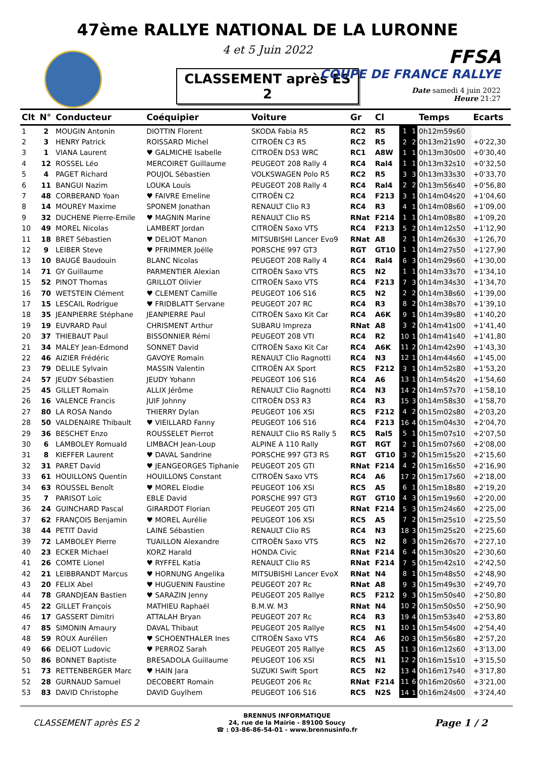47ème RALLYE NATIONAL DE LA LURONNE
4 et 5 Juin 2022
CLASSEMENT après ES 2
FFSA
COUPE DE FRANCE RALLYE
Date samedi 4 juin 2022
Heure 21:27
| Clt | N° | Conducteur | Coéquipier | Voiture | Gr | Cl | | | Temps | Ecarts |
| --- | --- | --- | --- | --- | --- | --- | --- | --- | --- | --- |
| 1 | 2 | MOUGIN Antonin | DIOTTIN Florent | SKODA Fabia R5 | RC2 | R5 | 1 | 1 | 0h12m59s60 | |
| 2 | 3 | HENRY Patrick | ROISSARD Michel | CITROËN C3 R5 | RC2 | R5 | 2 | 2 | 0h13m21s90 | +0'22,30 |
| 3 | 1 | VIANA Laurent | ♥ GALMICHE Isabelle | CITROËN DS3 WRC | RC1 | A8W | 1 | 1 | 0h13m30s00 | +0'30,40 |
| 4 | 12 | ROSSEL Léo | MERCOIRET Guillaume | PEUGEOT 208 Rally 4 | RC4 | Ral4 | 1 | 1 | 0h13m32s10 | +0'32,50 |
| 5 | 4 | PAGET Richard | POUJOL Sébastien | VOLKSWAGEN Polo R5 | RC2 | R5 | 3 | 3 | 0h13m33s30 | +0'33,70 |
| 6 | 11 | BANGUI Nazim | LOUKA Louis | PEUGEOT 208 Rally 4 | RC4 | Ral4 | 2 | 2 | 0h13m56s40 | +0'56,80 |
| 7 | 48 | CORBERAND Yoan | ♥ FAIVRE Emeline | CITROËN C2 | RC4 | F213 | 3 | 1 | 0h14m04s20 | +1'04,60 |
| 8 | 14 | MOUREY Maxime | SPONEM Jonathan | RENAULT Clio R3 | RC4 | R3 | 4 | 1 | 0h14m08s60 | +1'09,00 |
| 9 | 32 | DUCHENE Pierre-Emile | ♥ MAGNIN Marine | RENAULT Clio RS | RNat | F214 | 1 | 1 | 0h14m08s80 | +1'09,20 |
| 10 | 49 | MOREL Nicolas | LAMBERT Jordan | CITROËN Saxo VTS | RC4 | F213 | 5 | 2 | 0h14m12s50 | +1'12,90 |
| 11 | 18 | BRET Sébastien | ♥ DELIOT Manon | MITSUBISHI Lancer Evo9 | RNat | A8 | 2 | 1 | 0h14m26s30 | +1'26,70 |
| 12 | 9 | LEIBER Steve | ♥ PFRIMMER Joëlle | PORSCHE 997 GT3 | RGT | GT10 | 1 | 1 | 0h14m27s50 | +1'27,90 |
| 13 | 10 | BAUGÉ Baudouin | BLANC Nicolas | PEUGEOT 208 Rally 4 | RC4 | Ral4 | 6 | 3 | 0h14m29s60 | +1'30,00 |
| 14 | 71 | GY Guillaume | PARMENTIER Alexian | CITROËN Saxo VTS | RC5 | N2 | 1 | 1 | 0h14m33s70 | +1'34,10 |
| 15 | 52 | PINOT Thomas | GRILLOT Olivier | CITROËN Saxo VTS | RC4 | F213 | 7 | 3 | 0h14m34s30 | +1'34,70 |
| 16 | 70 | WETSTEIN Clément | ♥ CLEMENT Camille | PEUGEOT 106 S16 | RC5 | N2 | 2 | 2 | 0h14m38s60 | +1'39,00 |
| 17 | 15 | LESCAIL Rodrigue | ♥ FRIDBLATT Servane | PEUGEOT 207 RC | RC4 | R3 | 8 | 2 | 0h14m38s70 | +1'39,10 |
| 18 | 35 | JEANPIERRE Stéphane | JEANPIERRE Paul | CITROËN Saxo Kit Car | RC4 | A6K | 9 | 1 | 0h14m39s80 | +1'40,20 |
| 19 | 19 | EUVRARD Paul | CHRISMENT Arthur | SUBARU Impreza | RNat | A8 | 3 | 2 | 0h14m41s00 | +1'41,40 |
| 20 | 37 | THIEBAUT Paul | BISSONNIER Rémi | PEUGEOT 208 VTI | RC4 | R2 | 10 | 1 | 0h14m41s40 | +1'41,80 |
| 21 | 34 | MALEY Jean-Edmond | SONNET David | CITROËN Saxo Kit Car | RC4 | A6K | 11 | 2 | 0h14m42s90 | +1'43,30 |
| 22 | 46 | AIZIER Frédéric | GAVOYE Romain | RENAULT Clio Ragnotti | RC4 | N3 | 12 | 1 | 0h14m44s60 | +1'45,00 |
| 23 | 79 | DELILE Sylvain | MASSIN Valentin | CITROËN AX Sport | RC5 | F212 | 3 | 1 | 0h14m52s80 | +1'53,20 |
| 24 | 57 | JEUDY Sébastien | JEUDY Yohann | PEUGEOT 106 S16 | RC4 | A6 | 13 | 1 | 0h14m54s20 | +1'54,60 |
| 25 | 45 | GILLET Romain | ALLIX Jérôme | RENAULT Clio Ragnotti | RC4 | N3 | 14 | 2 | 0h14m57s70 | +1'58,10 |
| 26 | 16 | VALENCE Francis | JUIF Johnny | CITROËN DS3 R3 | RC4 | R3 | 15 | 3 | 0h14m58s30 | +1'58,70 |
| 27 | 80 | LA ROSA Nando | THIERRY Dylan | PEUGEOT 106 XSI | RC5 | F212 | 4 | 2 | 0h15m02s80 | +2'03,20 |
| 28 | 50 | VALDENAIRE Thibault | ♥ VIEILLARD Fanny | PEUGEOT 106 S16 | RC4 | F213 | 16 | 4 | 0h15m04s30 | +2'04,70 |
| 29 | 36 | BESCHET Enzo | ROUSSELET Pierrot | RENAULT Clio RS Rally 5 | RC5 | Ral5 | 5 | 1 | 0h15m07s10 | +2'07,50 |
| 30 | 6 | LAMBOLEY Romuald | LIMBACH Jean-Loup | ALPINE A 110 Rally | RGT | RGT | 2 | 1 | 0h15m07s60 | +2'08,00 |
| 31 | 8 | KIEFFER Laurent | ♥ DAVAL Sandrine | PORSCHE 997 GT3 RS | RGT | GT10 | 3 | 2 | 0h15m15s20 | +2'15,60 |
| 32 | 31 | PARET David | ♥ JEANGEORGES Tiphanie | PEUGEOT 205 GTI | RNat | F214 | 4 | 2 | 0h15m16s50 | +2'16,90 |
| 33 | 61 | HOUILLONS Quentin | HOUILLONS Constant | CITROËN Saxo VTS | RC4 | A6 | 17 | 2 | 0h15m17s60 | +2'18,00 |
| 34 | 63 | ROUSSEL Benoît | ♥ MOREL Elodie | PEUGEOT 106 XSI | RC5 | A5 | 6 | 1 | 0h15m18s80 | +2'19,20 |
| 35 | 7 | PARISOT Loïc | EBLE David | PORSCHE 997 GT3 | RGT | GT10 | 4 | 3 | 0h15m19s60 | +2'20,00 |
| 36 | 24 | GUINCHARD Pascal | GIRARDOT Florian | PEUGEOT 205 GTI | RNat | F214 | 5 | 3 | 0h15m24s60 | +2'25,00 |
| 37 | 62 | FRANÇOIS Benjamin | ♥ MOREL Aurélie | PEUGEOT 106 XSI | RC5 | A5 | 7 | 2 | 0h15m25s10 | +2'25,50 |
| 38 | 44 | PETIT David | LAINE Sébastien | RENAULT Clio RS | RC4 | N3 | 18 | 3 | 0h15m25s20 | +2'25,60 |
| 39 | 72 | LAMBOLEY Pierre | TUAILLON Alexandre | CITROËN Saxo VTS | RC5 | N2 | 8 | 3 | 0h15m26s70 | +2'27,10 |
| 40 | 23 | ECKER Michael | KORZ Harald | HONDA Civic | RNat | F214 | 6 | 4 | 0h15m30s20 | +2'30,60 |
| 41 | 26 | COMTE Lionel | ♥ RYFFEL Katia | RENAULT Clio RS | RNat | F214 | 7 | 5 | 0h15m42s10 | +2'42,50 |
| 42 | 21 | LEIBBRANDT Marcus | ♥ HORNUNG Angelika | MITSUBISHI Lancer EvoX | RNat | N4 | 8 | 1 | 0h15m48s50 | +2'48,90 |
| 43 | 20 | FELIX Abel | ♥ HUGUENIN Faustine | PEUGEOT 207 Rc | RNat | A8 | 9 | 3 | 0h15m49s30 | +2'49,70 |
| 44 | 78 | GRANDJEAN Bastien | ♥ SARAZIN Jenny | PEUGEOT 205 Rallye | RC5 | F212 | 9 | 3 | 0h15m50s40 | +2'50,80 |
| 45 | 22 | GILLET François | MATHIEU Raphaël | B.M.W. M3 | RNat | N4 | 10 | 2 | 0h15m50s50 | +2'50,90 |
| 46 | 17 | GASSERT Dimitri | ATTALAH Bryan | PEUGEOT 207 Rc | RC4 | R3 | 19 | 4 | 0h15m53s40 | +2'53,80 |
| 47 | 85 | SIMONIN Amaury | DAVAL Thibaut | PEUGEOT 205 Rallye | RC5 | N1 | 10 | 1 | 0h15m54s00 | +2'54,40 |
| 48 | 59 | ROUX Aurélien | ♥ SCHOENTHALER Ines | CITROËN Saxo VTS | RC4 | A6 | 20 | 3 | 0h15m56s80 | +2'57,20 |
| 49 | 66 | DELIOT Ludovic | ♥ PERROZ Sarah | PEUGEOT 205 Rallye | RC5 | A5 | 11 | 3 | 0h16m12s60 | +3'13,00 |
| 50 | 86 | BONNET Baptiste | BRESADOLA Guillaume | PEUGEOT 106 XSI | RC5 | N1 | 12 | 2 | 0h16m15s10 | +3'15,50 |
| 51 | 73 | RETTENBERGER Marc | ♥ HAIN Jara | SUZUKI Swift Sport | RC5 | N2 | 13 | 4 | 0h16m17s40 | +3'17,80 |
| 52 | 28 | GURNAUD Samuel | DECOBERT Romain | PEUGEOT 206 Rc | RNat | F214 | 11 | 6 | 0h16m20s60 | +3'21,00 |
| 53 | 83 | DAVID Christophe | DAVID Guylhem | PEUGEOT 106 S16 | RC5 | N2S | 14 | 1 | 0h16m24s00 | +3'24,40 |
CLASSEMENT après ES 2
BRENNUS INFORMATIQUE
24, rue de la Mairie - 89100 Soucy
☎ : 03-86-86-54-01 - www.brennusinfo.fr
Page 1 / 2